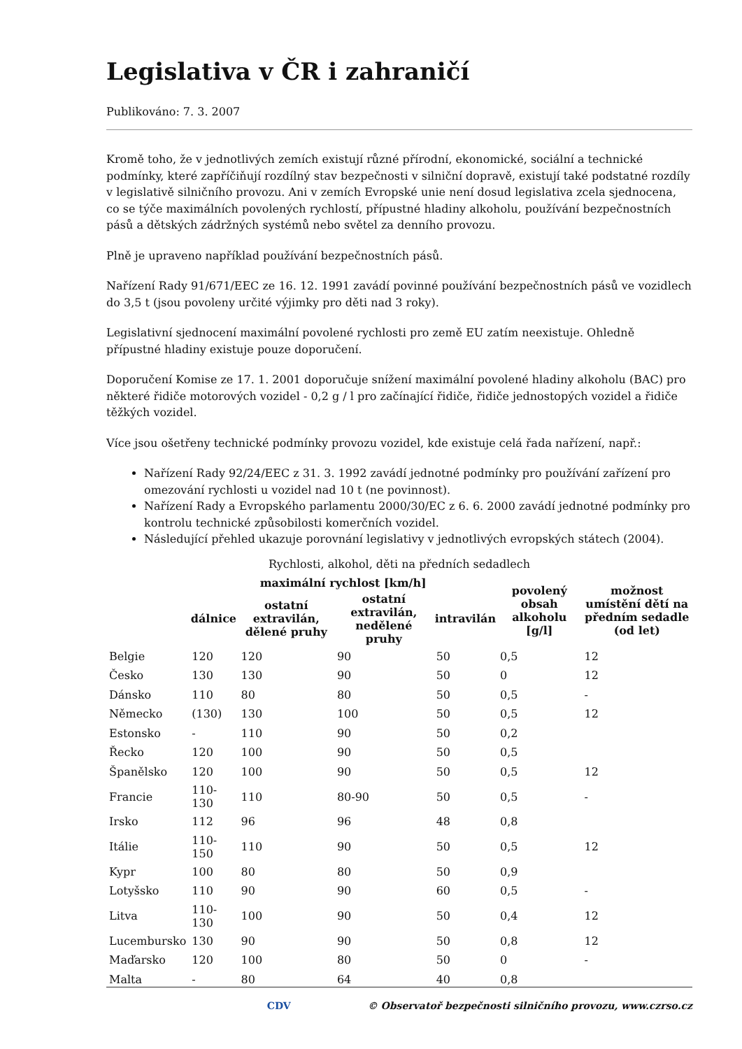Legislativa v ČR i zahraničí
Publikováno: 7. 3. 2007
Kromě toho, že v jednotlivých zemích existují různé přírodní, ekonomické, sociální a technické podmínky, které zapříčiňují rozdílný stav bezpečnosti v silniční dopravě, existují také podstatné rozdíly v legislativě silničního provozu. Ani v zemích Evropské unie není dosud legislativa zcela sjednocena, co se týče maximálních povolených rychlostí, přípustné hladiny alkoholu, používání bezpečnostních pásů a dětských zádržných systémů nebo světel za denního provozu.
Plně je upraveno například používání bezpečnostních pásů.
Nařízení Rady 91/671/EEC ze 16. 12. 1991 zavádí povinné používání bezpečnostních pásů ve vozidlech do 3,5 t (jsou povoleny určité výjimky pro děti nad 3 roky).
Legislativní sjednocení maximální povolené rychlosti pro země EU zatím neexistuje. Ohledně přípustné hladiny existuje pouze doporučení.
Doporučení Komise ze 17. 1. 2001 doporučuje snížení maximální povolené hladiny alkoholu (BAC) pro některé řidiče motorových vozidel - 0,2 g / l pro začínající řidiče, řidiče jednostopých vozidel a řidiče těžkých vozidel.
Více jsou ošetřeny technické podmínky provozu vozidel, kde existuje celá řada nařízení, např.:
Nařízení Rady 92/24/EEC z 31. 3. 1992 zavádí jednotné podmínky pro používání zařízení pro omezování rychlosti u vozidel nad 10 t (ne povinnost).
Nařízení Rady a Evropského parlamentu 2000/30/EC z 6. 6. 2000 zavádí jednotné podmínky pro kontrolu technické způsobilosti komerčních vozidel.
Následující přehled ukazuje porovnání legislativy v jednotlivých evropských státech (2004).
Rychlosti, alkohol, děti na předních sedadlech
| | maximální rychlost [km/h] | | | | povolený obsah alkoholu [g/l] | možnost umístění dětí na předním sedadle (od let) |
| --- | --- | --- | --- | --- | --- | --- |
| | dálnice | ostatní extravilán, dělené pruhy | ostatní extravilán, nedělené pruhy | intravilán | | |
| Belgie | 120 | 120 | 90 | 50 | 0,5 | 12 |
| Česko | 130 | 130 | 90 | 50 | 0 | 12 |
| Dánsko | 110 | 80 | 80 | 50 | 0,5 | - |
| Německo | (130) | 130 | 100 | 50 | 0,5 | 12 |
| Estonsko | - | 110 | 90 | 50 | 0,2 | |
| Řecko | 120 | 100 | 90 | 50 | 0,5 | |
| Španělsko | 120 | 100 | 90 | 50 | 0,5 | 12 |
| Francie | 110-130 | 110 | 80-90 | 50 | 0,5 | - |
| Irsko | 112 | 96 | 96 | 48 | 0,8 | |
| Itálie | 110-150 | 110 | 90 | 50 | 0,5 | 12 |
| Kypr | 100 | 80 | 80 | 50 | 0,9 | |
| Lotyšsko | 110 | 90 | 90 | 60 | 0,5 | - |
| Litva | 110-130 | 100 | 90 | 50 | 0,4 | 12 |
| Lucembursko | 130 | 90 | 90 | 50 | 0,8 | 12 |
| Maďarsko | 120 | 100 | 80 | 50 | 0 | - |
| Malta | - | 80 | 64 | 40 | 0,8 | |
CDV © Observatoř bezpečnosti silničního provozu, www.czrso.cz